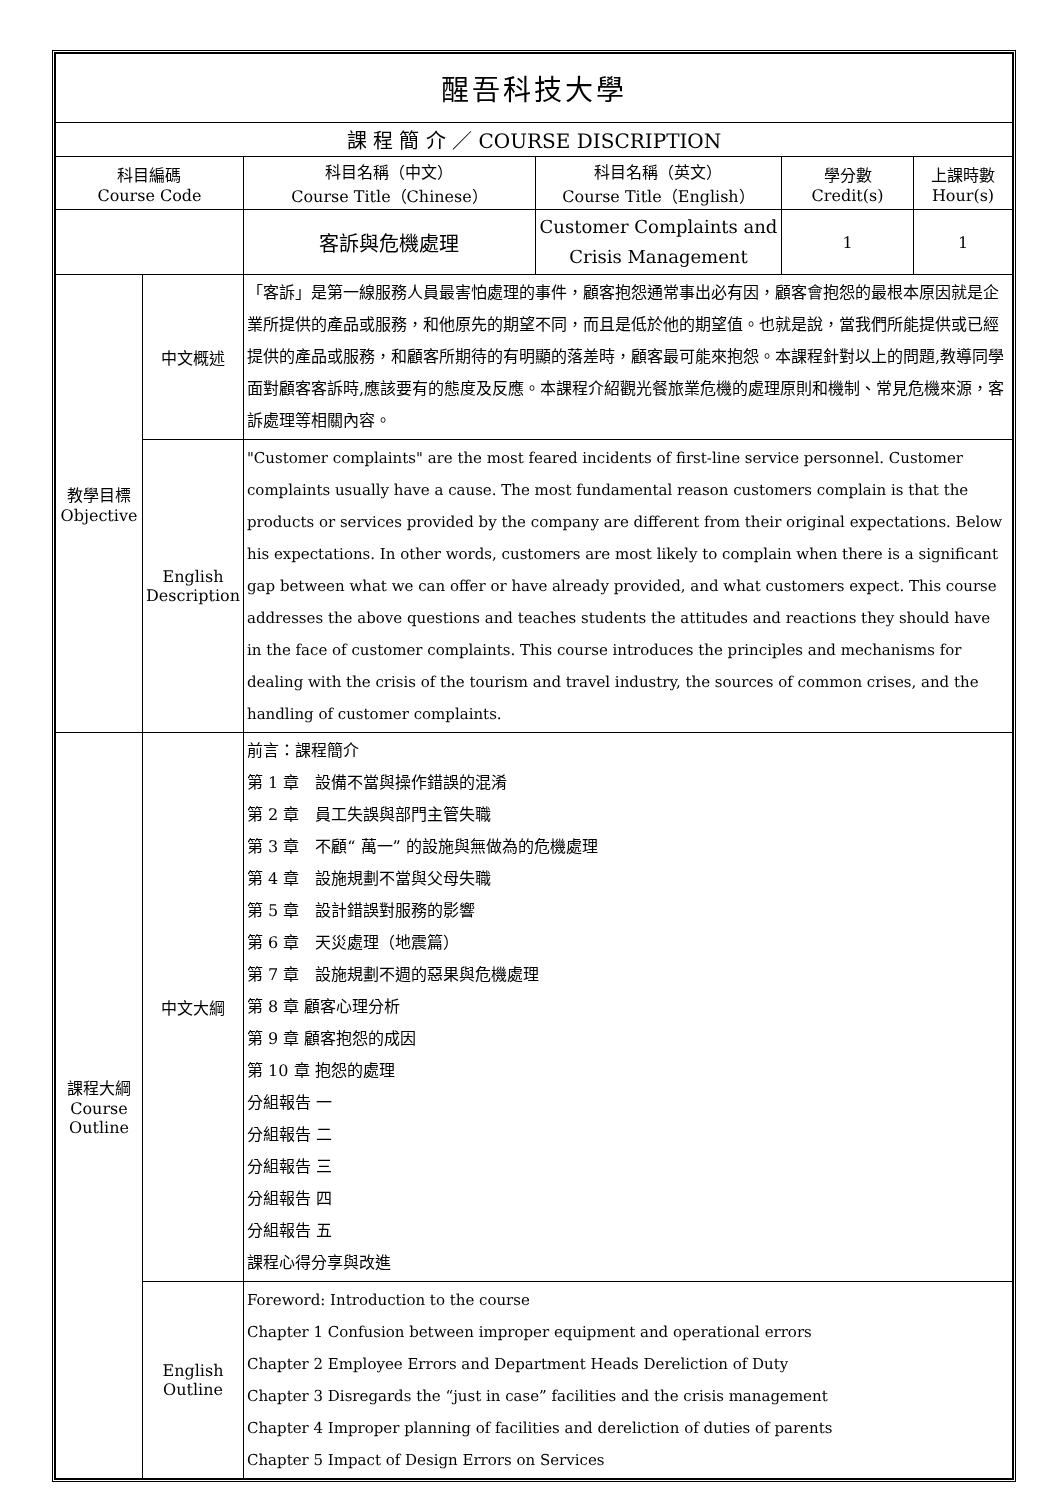| 醒吾科技大學 | | | | | |
| --- | --- | --- | --- | --- | --- |
| 課 程 簡 介 ／ COURSE DISCRIPTION | | | | | |
| 科目編碼 Course Code | | 科目名稱（中文） Course Title（Chinese） | 科目名稱（英文） Course Title（English） | 學分數 Credit(s) | 上課時數 Hour(s) |
| | | 客訴與危機處理 | Customer Complaints and Crisis Management | 1 | 1 |
| 教學目標 Objective | 中文概述 | 「客訴」是第一線服務人員最害怕處理的事件，顧客抱怨通常事出必有因，顧客會抱怨的最根本原因就是企業所提供的產品或服務，和他原先的期望不同，而且是低於他的期望值。也就是說，當我們所能提供或已經提供的產品或服務，和顧客所期待的有明顯的落差時，顧客最可能來抱怨。本課程針對以上的問題,教導同學面對顧客客訴時,應該要有的態度及反應。本課程介紹觀光餐旅業危機的處理原則和機制、常見危機來源，客訴處理等相關內容。 | | | |
| | English Description | "Customer complaints" are the most feared incidents of first-line service personnel. Customer complaints usually have a cause. The most fundamental reason customers complain is that the products or services provided by the company are different from their original expectations. Below his expectations. In other words, customers are most likely to complain when there is a significant gap between what we can offer or have already provided, and what customers expect. This course addresses the above questions and teaches students the attitudes and reactions they should have in the face of customer complaints. This course introduces the principles and mechanisms for dealing with the crisis of the tourism and travel industry, the sources of common crises, and the handling of customer complaints. | | | |
| 課程大綱 Course Outline | 中文大綱 | 前言：課程簡介 第 1 章 設備不當與操作錯誤的混淆 第 2 章 員工失誤與部門主管失職 第 3 章 不顧“ 萬一” 的設施與無做為的危機處理 第 4 章 設施規劃不當與父母失職 第 5 章 設計錯誤對服務的影響 第 6 章 天災處理（地震篇） 第 7 章 設施規劃不週的惡果與危機處理 第 8 章 顧客心理分析 第 9 章 顧客抱怨的成因 第 10 章 抱怨的處理 分組報告 一 分組報告 二 分組報告 三 分組報告 四 分組報告 五 課程心得分享與改進 | | | |
| | English Outline | Foreword: Introduction to the course Chapter 1 Confusion between improper equipment and operational errors Chapter 2 Employee Errors and Department Heads Dereliction of Duty Chapter 3 Disregards the “just in case” facilities and the crisis management Chapter 4 Improper planning of facilities and dereliction of duties of parents Chapter 5 Impact of Design Errors on Services | | | |